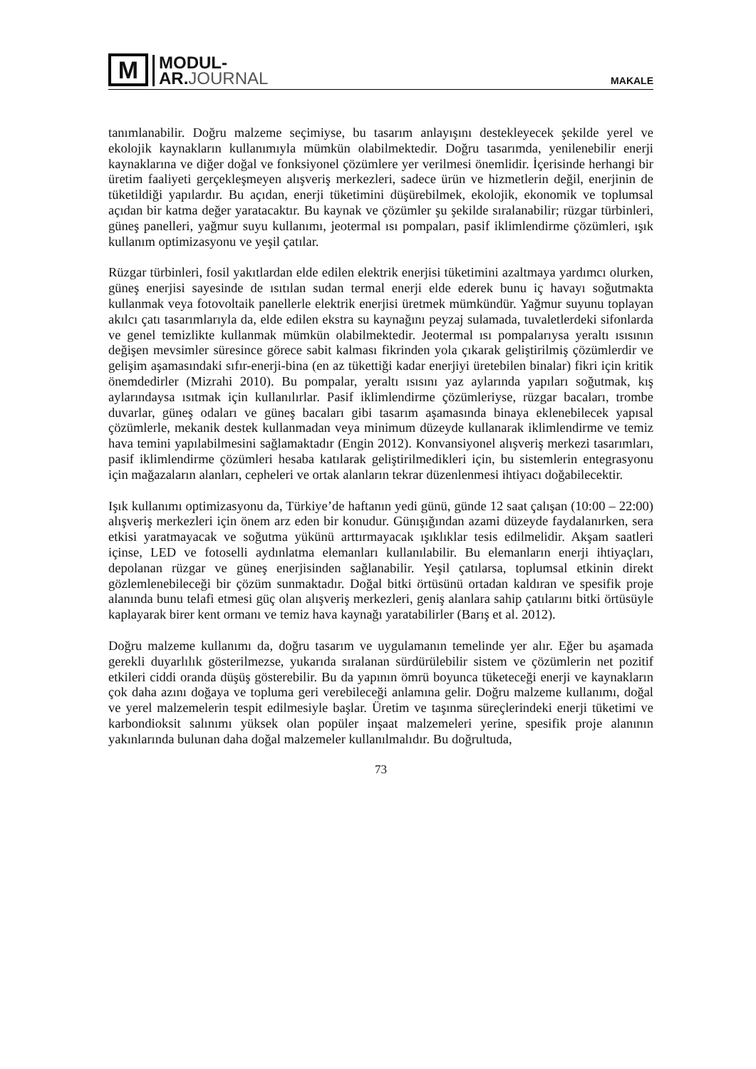M
MODUL-
AR.JOURNAL
MAKALE
tanımlanabilir. Doğru malzeme seçimiyse, bu tasarım anlayışını destekleyecek şekilde yerel ve ekolojik kaynakların kullanımıyla mümkün olabilmektedir. Doğru tasarımda, yenilenebilir enerji kaynaklarına ve diğer doğal ve fonksiyonel çözümlere yer verilmesi önemlidir. İçerisinde herhangi bir üretim faaliyeti gerçekleşmeyen alışveriş merkezleri, sadece ürün ve hizmetlerin değil, enerjinin de tüketildiği yapılardır. Bu açıdan, enerji tüketimini düşürebilmek, ekolojik, ekonomik ve toplumsal açıdan bir katma değer yaratacaktır. Bu kaynak ve çözümler şu şekilde sıralanabilir; rüzgar türbinleri, güneş panelleri, yağmur suyu kullanımı, jeotermal ısı pompaları, pasif iklimlendirme çözümleri, ışık kullanım optimizasyonu ve yeşil çatılar.
Rüzgar türbinleri, fosil yakıtlardan elde edilen elektrik enerjisi tüketimini azaltmaya yardımcı olurken, güneş enerjisi sayesinde de ısıtılan sudan termal enerji elde ederek bunu iç havayı soğutmakta kullanmak veya fotovoltaik panellerle elektrik enerjisi üretmek mümkündür. Yağmur suyunu toplayan akılcı çatı tasarımlarıyla da, elde edilen ekstra su kaynağını peyzaj sulamada, tuvaletlerdeki sifonlarda ve genel temizlikte kullanmak mümkün olabilmektedir. Jeotermal ısı pompalarıysa yeraltı ısısının değişen mevsimler süresince görece sabit kalması fikrinden yola çıkarak geliştirilmiş çözümlerdir ve gelişim aşamasındaki sıfır-enerji-bina (en az tükettiği kadar enerjiyi üretebilen binalar) fikri için kritik önemdedirler (Mizrahi 2010). Bu pompalar, yeraltı ısısını yaz aylarında yapıları soğutmak, kış aylarındaysa ısıtmak için kullanılırlar. Pasif iklimlendirme çözümleriyse, rüzgar bacaları, trombe duvarlar, güneş odaları ve güneş bacaları gibi tasarım aşamasında binaya eklenebilecek yapısal çözümlerle, mekanik destek kullanmadan veya minimum düzeyde kullanarak iklimlendirme ve temiz hava temini yapılabilmesini sağlamaktadır (Engin 2012). Konvansiyonel alışveriş merkezi tasarımları, pasif iklimlendirme çözümleri hesaba katılarak geliştirilmedikleri için, bu sistemlerin entegrasyonu için mağazaların alanları, cepheleri ve ortak alanların tekrar düzenlenmesi ihtiyacı doğabilecektir.
Işık kullanımı optimizasyonu da, Türkiye’de haftanın yedi günü, günde 12 saat çalışan (10:00 – 22:00) alışveriş merkezleri için önem arz eden bir konudur. Günışığından azami düzeyde faydalanırken, sera etkisi yaratmayacak ve soğutma yükünü arttırmayacak ışıklıklar tesis edilmelidir. Akşam saatleri içinse, LED ve fotoselli aydınlatma elemanları kullanılabilir. Bu elemanların enerji ihtiyaçları, depolanan rüzgar ve güneş enerjisinden sağlanabilir. Yeşil çatılarsa, toplumsal etkinin direkt gözlemlenebileceği bir çözüm sunmaktadır. Doğal bitki örtüsünü ortadan kaldıran ve spesifik proje alanında bunu telafi etmesi güç olan alışveriş merkezleri, geniş alanlara sahip çatılarını bitki örtüsüyle kaplayarak birer kent ormanı ve temiz hava kaynağı yaratabilirler (Barış et al. 2012).
Doğru malzeme kullanımı da, doğru tasarım ve uygulamanın temelinde yer alır. Eğer bu aşamada gerekli duyarlılık gösterilmezse, yukarıda sıralanan sürdürülebilir sistem ve çözümlerin net pozitif etkileri ciddi oranda düşüş gösterebilir. Bu da yapının ömrü boyunca tüketeceği enerji ve kaynakların çok daha azını doğaya ve topluma geri verebileceği anlamına gelir. Doğru malzeme kullanımı, doğal ve yerel malzemelerin tespit edilmesiyle başlar. Üretim ve taşınma süreçlerindeki enerji tüketimi ve karbondioksit salınımı yüksek olan popüler inşaat malzemeleri yerine, spesifik proje alanının yakınlarında bulunan daha doğal malzemeler kullanılmalıdır. Bu doğrultuda,
73